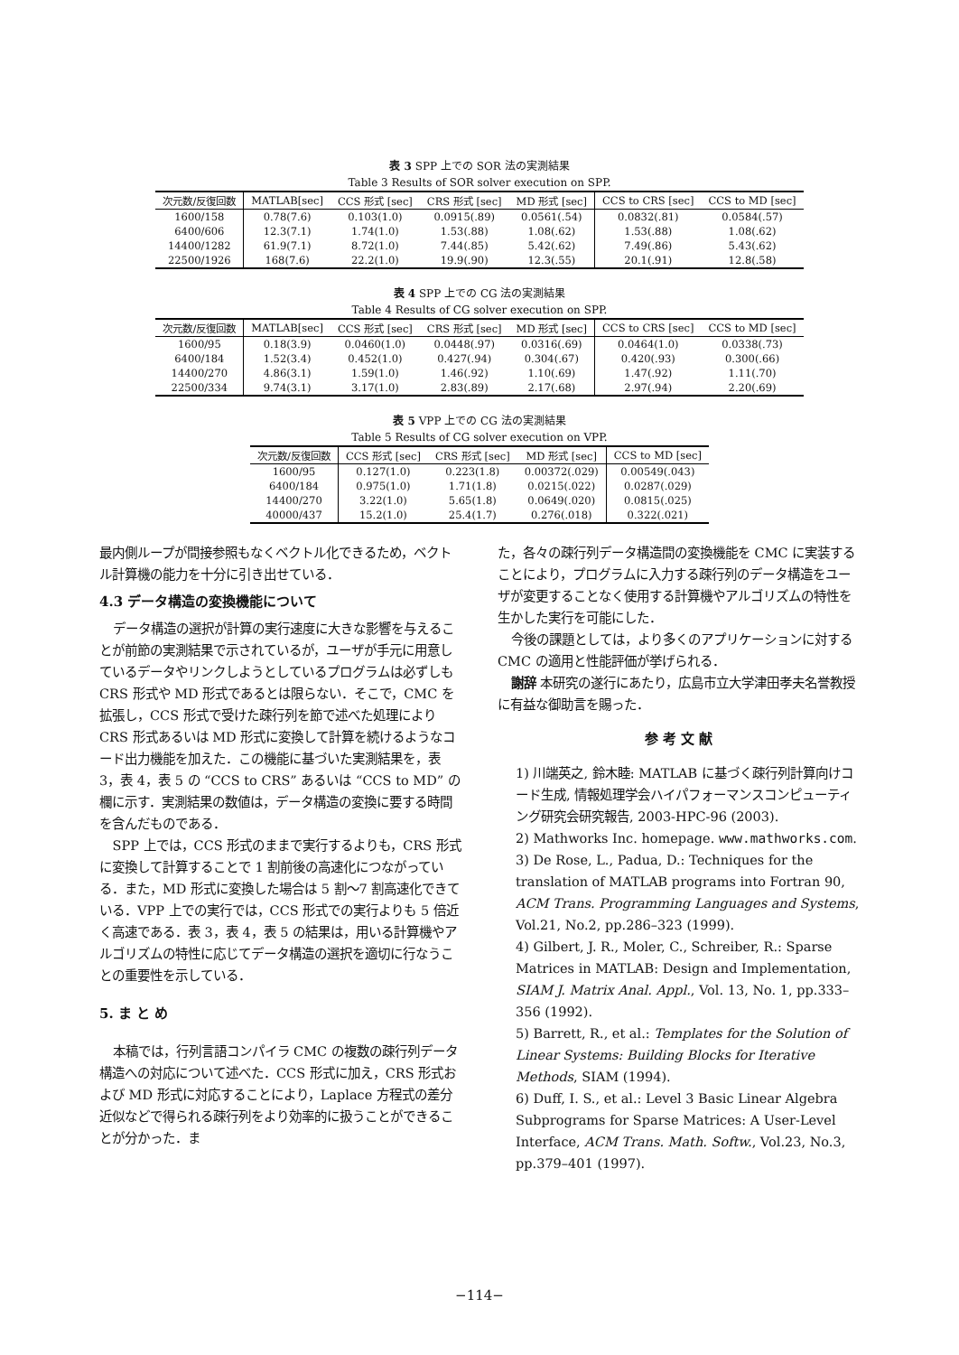表 3 SPP 上での SOR 法の実測結果
Table 3 Results of SOR solver execution on SPP.
| 次元数/反復回数 | MATLAB[sec] | CCS 形式 [sec] | CRS 形式 [sec] | MD 形式 [sec] | CCS to CRS [sec] | CCS to MD [sec] |
| --- | --- | --- | --- | --- | --- | --- |
| 1600/158 | 0.78(7.6) | 0.103(1.0) | 0.0915(.89) | 0.0561(.54) | 0.0832(.81) | 0.0584(.57) |
| 6400/606 | 12.3(7.1) | 1.74(1.0) | 1.53(.88) | 1.08(.62) | 1.53(.88) | 1.08(.62) |
| 14400/1282 | 61.9(7.1) | 8.72(1.0) | 7.44(.85) | 5.42(.62) | 7.49(.86) | 5.43(.62) |
| 22500/1926 | 168(7.6) | 22.2(1.0) | 19.9(.90) | 12.3(.55) | 20.1(.91) | 12.8(.58) |
表 4 SPP 上での CG 法の実測結果
Table 4 Results of CG solver execution on SPP.
| 次元数/反復回数 | MATLAB[sec] | CCS 形式 [sec] | CRS 形式 [sec] | MD 形式 [sec] | CCS to CRS [sec] | CCS to MD [sec] |
| --- | --- | --- | --- | --- | --- | --- |
| 1600/95 | 0.18(3.9) | 0.0460(1.0) | 0.0448(.97) | 0.0316(.69) | 0.0464(1.0) | 0.0338(.73) |
| 6400/184 | 1.52(3.4) | 0.452(1.0) | 0.427(.94) | 0.304(.67) | 0.420(.93) | 0.300(.66) |
| 14400/270 | 4.86(3.1) | 1.59(1.0) | 1.46(.92) | 1.10(.69) | 1.47(.92) | 1.11(.70) |
| 22500/334 | 9.74(3.1) | 3.17(1.0) | 2.83(.89) | 2.17(.68) | 2.97(.94) | 2.20(.69) |
表 5 VPP 上での CG 法の実測結果
Table 5 Results of CG solver execution on VPP.
| 次元数/反復回数 | CCS 形式 [sec] | CRS 形式 [sec] | MD 形式 [sec] | CCS to MD [sec] |
| --- | --- | --- | --- | --- |
| 1600/95 | 0.127(1.0) | 0.223(1.8) | 0.00372(.029) | 0.00549(.043) |
| 6400/184 | 0.975(1.0) | 1.71(1.8) | 0.0215(.022) | 0.0287(.029) |
| 14400/270 | 3.22(1.0) | 5.65(1.8) | 0.0649(.020) | 0.0815(.025) |
| 40000/437 | 15.2(1.0) | 25.4(1.7) | 0.276(.018) | 0.322(.021) |
最内側ループが間接参照もなくベクトル化できるため，ベクトル計算機の能力を十分に引き出せている．
4.3 データ構造の変換機能について
データ構造の選択が計算の実行速度に大きな影響を与えることが前節の実測結果で示されているが，ユーザが手元に用意しているデータやリンクしようとしているプログラムは必ずしも CRS 形式や MD 形式であるとは限らない．そこで，CMC を拡張し，CCS 形式で受けた疎行列を節で述べた処理により CRS 形式あるいは MD 形式に変換して計算を続けるようなコード出力機能を加えた．この機能に基づいた実測結果を，表 3，表 4，表 5 の “CCS to CRS” あるいは “CCS to MD” の欄に示す．実測結果の数値は，データ構造の変換に要する時間を含んだものである．
SPP 上では，CCS 形式のままで実行するよりも，CRS 形式に変換して計算することで 1 割前後の高速化につながっている．また，MD 形式に変換した場合は 5 割～7 割高速化できている．VPP 上での実行では，CCS 形式での実行よりも 5 倍近く高速である．表 3，表 4，表 5 の結果は，用いる計算機やアルゴリズムの特性に応じてデータ構造の選択を適切に行なうことの重要性を示している．
5. ま と め
本稿では，行列言語コンパイラ CMC の複数の疎行列データ構造への対応について述べた．CCS 形式に加え，CRS 形式および MD 形式に対応することにより，Laplace 方程式の差分近似などで得られる疎行列をより効率的に扱うことができることが分かった．ま
た，各々の疎行列データ構造間の変換機能を CMC に実装することにより，プログラムに入力する疎行列のデータ構造をユーザが変更することなく使用する計算機やアルゴリズムの特性を生かした実行を可能にした．
今後の課題としては，より多くのアプリケーションに対する CMC の適用と性能評価が挙げられる．
謝辞 本研究の遂行にあたり，広島市立大学津田孝夫名誉教授に有益な御助言を賜った．
参 考 文 献
1) 川端英之, 鈴木睦: MATLAB に基づく疎行列計算向けコード生成, 情報処理学会ハイパフォーマンスコンピューティング研究会研究報告, 2003-HPC-96 (2003).
2) Mathworks Inc. homepage. www.mathworks.com.
3) De Rose, L., Padua, D.: Techniques for the translation of MATLAB programs into Fortran 90, ACM Trans. Programming Languages and Systems, Vol.21, No.2, pp.286–323 (1999).
4) Gilbert, J. R., Moler, C., Schreiber, R.: Sparse Matrices in MATLAB: Design and Implementation, SIAM J. Matrix Anal. Appl., Vol. 13, No. 1, pp.333–356 (1992).
5) Barrett, R., et al.: Templates for the Solution of Linear Systems: Building Blocks for Iterative Methods, SIAM (1994).
6) Duff, I. S., et al.: Level 3 Basic Linear Algebra Subprograms for Sparse Matrices: A User-Level Interface, ACM Trans. Math. Softw., Vol.23, No.3, pp.379–401 (1997).
−114−